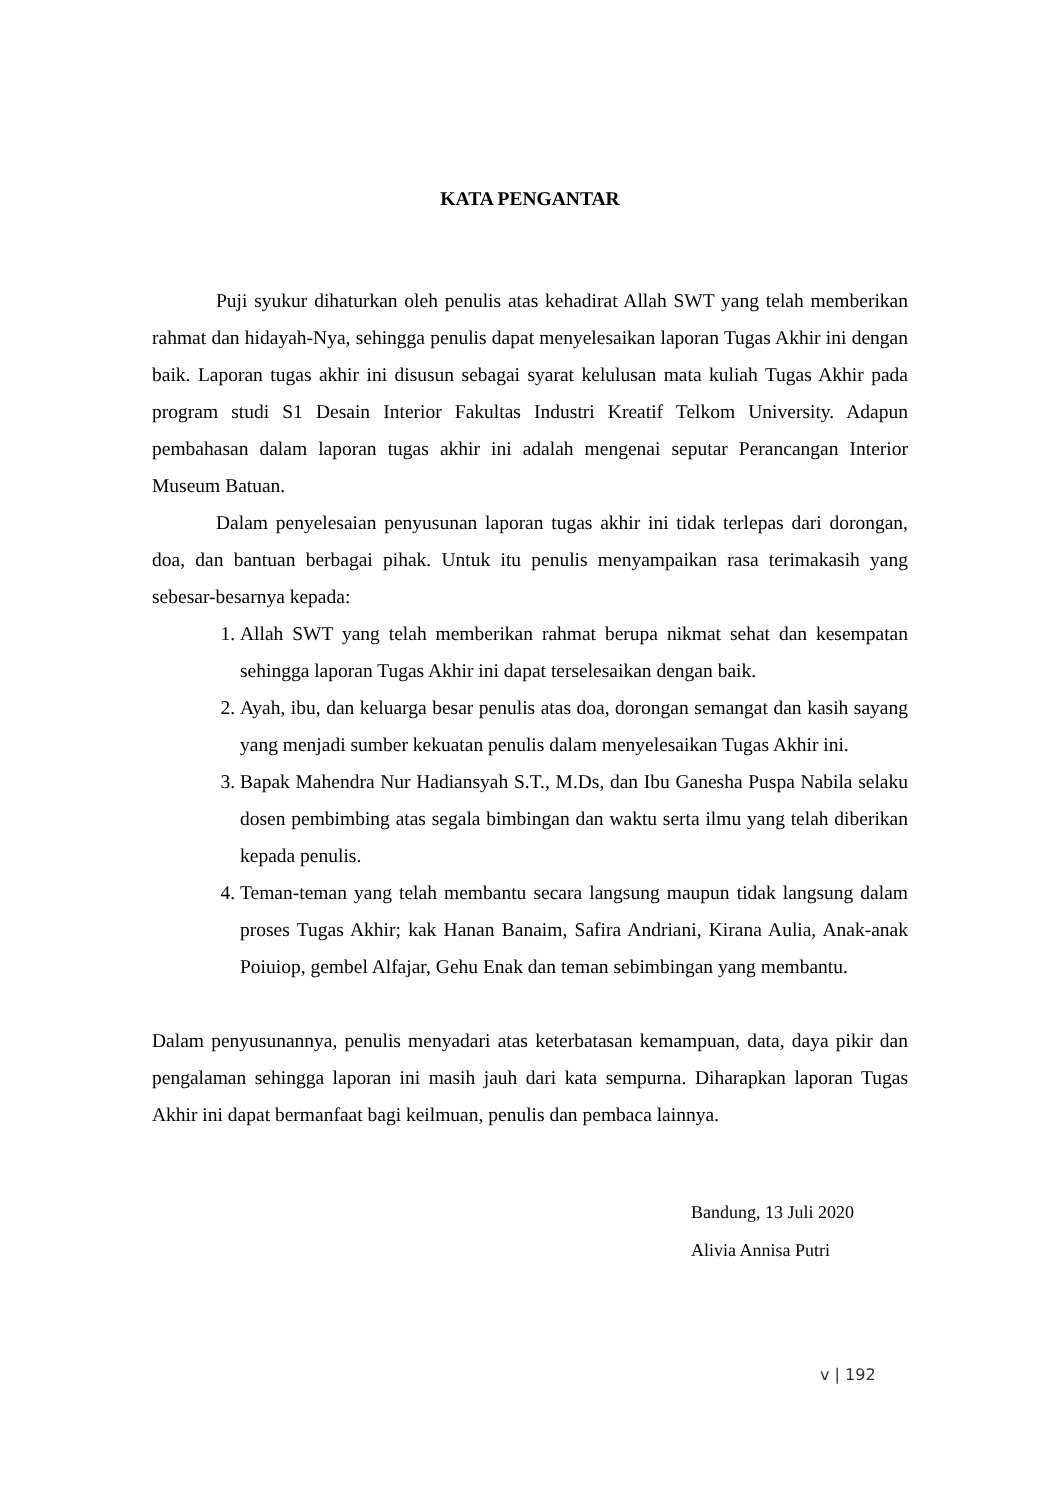KATA PENGANTAR
Puji syukur dihaturkan oleh penulis atas kehadirat Allah SWT yang telah memberikan rahmat dan hidayah-Nya, sehingga penulis dapat menyelesaikan laporan Tugas Akhir ini dengan baik. Laporan tugas akhir ini disusun sebagai syarat kelulusan mata kuliah Tugas Akhir pada program studi S1 Desain Interior Fakultas Industri Kreatif Telkom University. Adapun pembahasan dalam laporan tugas akhir ini adalah mengenai seputar Perancangan Interior Museum Batuan.
Dalam penyelesaian penyusunan laporan tugas akhir ini tidak terlepas dari dorongan, doa, dan bantuan berbagai pihak. Untuk itu penulis menyampaikan rasa terimakasih yang sebesar-besarnya kepada:
1. Allah SWT yang telah memberikan rahmat berupa nikmat sehat dan kesempatan sehingga laporan Tugas Akhir ini dapat terselesaikan dengan baik.
2. Ayah, ibu, dan keluarga besar penulis atas doa, dorongan semangat dan kasih sayang yang menjadi sumber kekuatan penulis dalam menyelesaikan Tugas Akhir ini.
3. Bapak Mahendra Nur Hadiansyah S.T., M.Ds, dan Ibu Ganesha Puspa Nabila selaku dosen pembimbing atas segala bimbingan dan waktu serta ilmu yang telah diberikan kepada penulis.
4. Teman-teman yang telah membantu secara langsung maupun tidak langsung dalam proses Tugas Akhir; kak Hanan Banaim, Safira Andriani, Kirana Aulia, Anak-anak Poiuiop, gembel Alfajar, Gehu Enak dan teman sebimbingan yang membantu.
Dalam penyusunannya, penulis menyadari atas keterbatasan kemampuan, data, daya pikir dan pengalaman sehingga laporan ini masih jauh dari kata sempurna. Diharapkan laporan Tugas Akhir ini dapat bermanfaat bagi keilmuan, penulis dan pembaca lainnya.
Bandung, 13 Juli 2020
Alivia Annisa Putri
v | 192